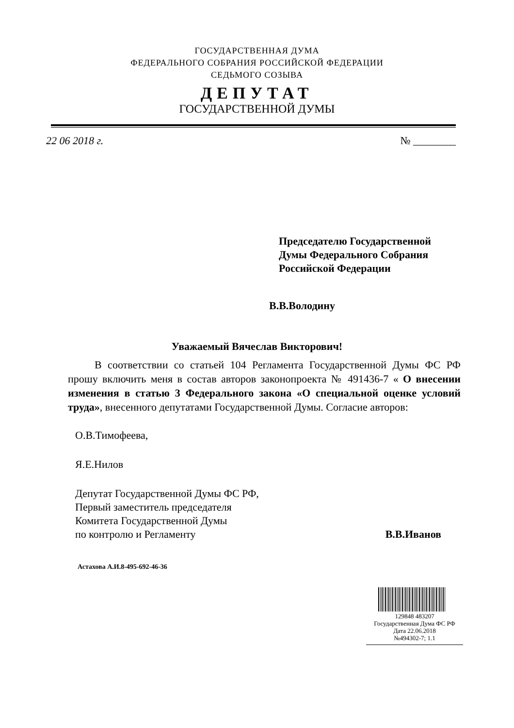ГОСУДАРСТВЕННАЯ ДУМА
ФЕДЕРАЛЬНОГО СОБРАНИЯ РОССИЙСКОЙ ФЕДЕРАЦИИ
СЕДЬМОГО СОЗЫВА
ДЕПУТАТ
ГОСУДАРСТВЕННОЙ ДУМЫ
22 06 2018 г. № ________
Председателю Государственной
Думы Федерального Собрания
Российской Федерации
В.В.Володину
Уважаемый Вячеслав Викторович!
В соответствии со статьей 104 Регламента Государственной Думы ФС РФ прошу включить меня в состав авторов законопроекта № 491436-7 « О внесении изменения в статью 3 Федерального закона «О специальной оценке условий труда», внесенного депутатами Государственной Думы. Согласие авторов:
О.В.Тимофеева,
Я.Е.Нилов
Депутат Государственной Думы ФС РФ,
Первый заместитель председателя
Комитета Государственной Думы
по контролю и Регламенту
В.В.Иванов
Астахова А.И.8-495-692-46-36
129848 483207
Государственная Дума ФС РФ
Дата 22.06.2018
№494302-7; 1.1